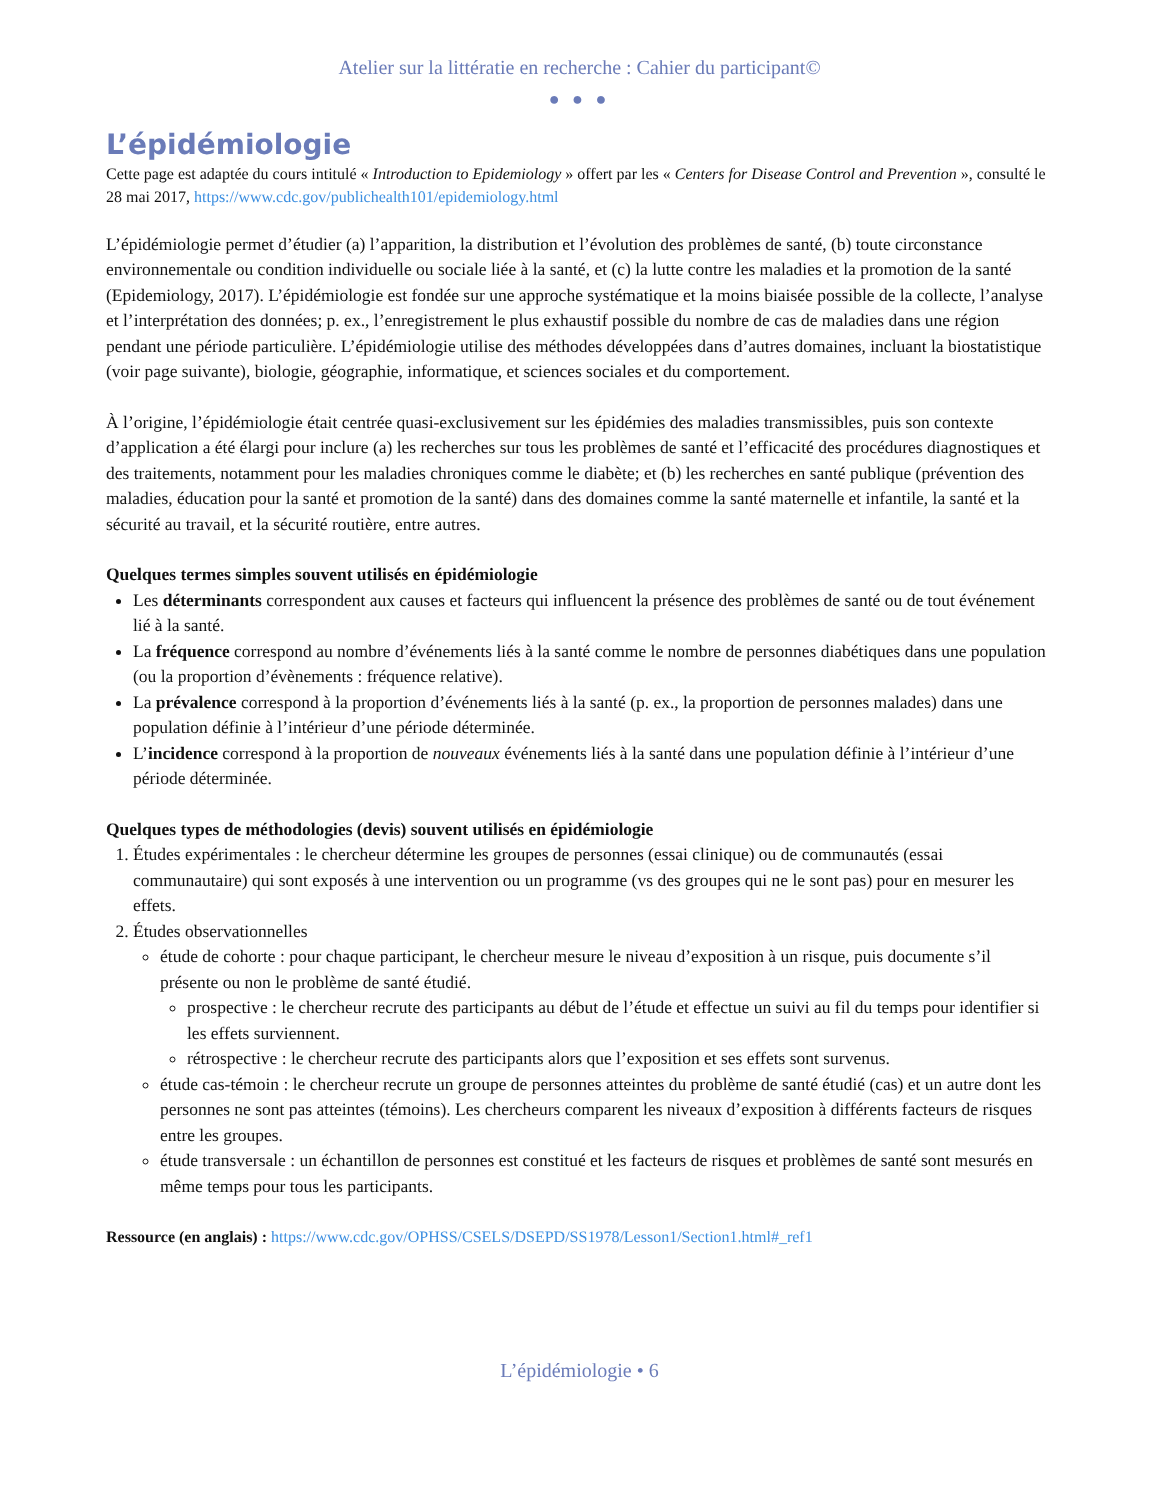Atelier sur la littératie en recherche : Cahier du participant©
● ● ●
L’épidémiologie
Cette page est adaptée du cours intitulé « Introduction to Epidemiology » offert par les « Centers for Disease Control and Prevention », consulté le 28 mai 2017, https://www.cdc.gov/publichealth101/epidemiology.html
L’épidémiologie permet d’étudier (a) l’apparition, la distribution et l’évolution des problèmes de santé, (b) toute circonstance environnementale ou condition individuelle ou sociale liée à la santé, et (c) la lutte contre les maladies et la promotion de la santé (Epidemiology, 2017). L’épidémiologie est fondée sur une approche systématique et la moins biaisée possible de la collecte, l’analyse et l’interprétation des données; p. ex., l’enregistrement le plus exhaustif possible du nombre de cas de maladies dans une région pendant une période particulière. L’épidémiologie utilise des méthodes développées dans d’autres domaines, incluant la biostatistique (voir page suivante), biologie, géographie, informatique, et sciences sociales et du comportement.
À l’origine, l’épidémiologie était centrée quasi-exclusivement sur les épidémies des maladies transmissibles, puis son contexte d’application a été élargi pour inclure (a) les recherches sur tous les problèmes de santé et l’efficacité des procédures diagnostiques et des traitements, notamment pour les maladies chroniques comme le diabète; et (b) les recherches en santé publique (prévention des maladies, éducation pour la santé et promotion de la santé) dans des domaines comme la santé maternelle et infantile, la santé et la sécurité au travail, et la sécurité routière, entre autres.
Quelques termes simples souvent utilisés en épidémiologie
Les déterminants correspondent aux causes et facteurs qui influencent la présence des problèmes de santé ou de tout événement lié à la santé.
La fréquence correspond au nombre d’événements liés à la santé comme le nombre de personnes diabétiques dans une population (ou la proportion d’évènements : fréquence relative).
La prévalence correspond à la proportion d’événements liés à la santé (p. ex., la proportion de personnes malades) dans une population définie à l’intérieur d’une période déterminée.
L’incidence correspond à la proportion de nouveaux événements liés à la santé dans une population définie à l’intérieur d’une période déterminée.
Quelques types de méthodologies (devis) souvent utilisés en épidémiologie
1. Études expérimentales : le chercheur détermine les groupes de personnes (essai clinique) ou de communautés (essai communautaire) qui sont exposés à une intervention ou un programme (vs des groupes qui ne le sont pas) pour en mesurer les effets.
2. Études observationnelles
étude de cohorte : pour chaque participant, le chercheur mesure le niveau d’exposition à un risque, puis documente s’il présente ou non le problème de santé étudié.
prospective : le chercheur recrute des participants au début de l’étude et effectue un suivi au fil du temps pour identifier si les effets surviennent.
rétrospective : le chercheur recrute des participants alors que l’exposition et ses effets sont survenus.
étude cas-témoin : le chercheur recrute un groupe de personnes atteintes du problème de santé étudié (cas) et un autre dont les personnes ne sont pas atteintes (témoins). Les chercheurs comparent les niveaux d’exposition à différents facteurs de risques entre les groupes.
étude transversale : un échantillon de personnes est constitué et les facteurs de risques et problèmes de santé sont mesurés en même temps pour tous les participants.
Ressource (en anglais) : https://www.cdc.gov/OPHSS/CSELS/DSEPD/SS1978/Lesson1/Section1.html#_ref1
L’épidémiologie • 6